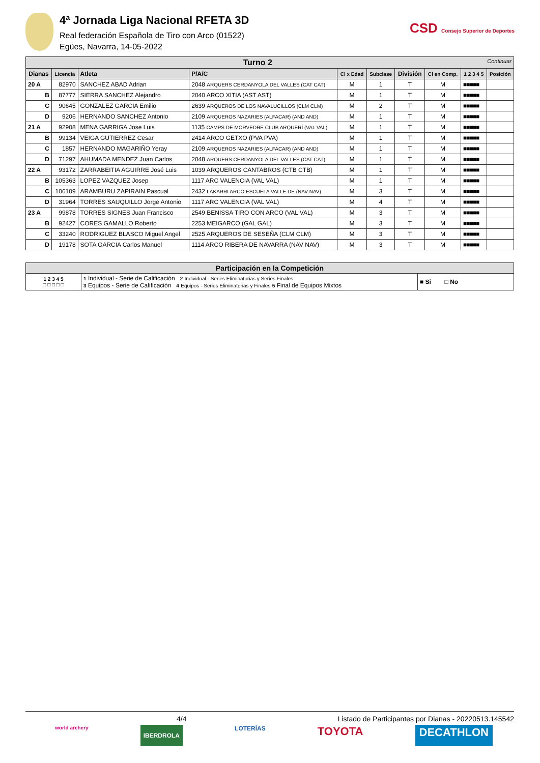4ª Jornada Liga Nacional RFETA 3D
Real federación Española de Tiro con Arco (01522)
Egües, Navarra, 14-05-2022
CSD Consejo Superior de Deportes
| Turno 2 Continuar | | | | | | | | | |
| Dianas | Licencia | Atleta | P/A/C | Cl x Edad | Subclase | División | Cl en Comp. | 1 2 3 4 5 | Posición |
| 20 A | 82970 | SANCHEZ ABAD Adrian | 2048 ARQUERS CERDANYOLA DEL VALLES (CAT CAT) | M | 1 | T | M | ■■■■■ | |
| B | 87777 | SIERRA SANCHEZ Alejandro | 2040 ARCO XITIA (AST AST) | M | 1 | T | M | ■■■■■ | |
| C | 90645 | GONZALEZ GARCIA Emilio | 2639 ARQUEROS DE LOS NAVALUCILLOS (CLM CLM) | M | 2 | T | M | ■■■■■ | |
| D | 9206 | HERNANDO SANCHEZ Antonio | 2109 ARQUEROS NAZARIES (ALFACAR) (AND AND) | M | 1 | T | M | ■■■■■ | |
| 21 A | 92908 | MENA GARRIGA Jose Luis | 1135 CAMPS DE MORVEDRE CLUB ARQUERÍ (VAL VAL) | M | 1 | T | M | ■■■■■ | |
| B | 99134 | VEIGA GUTIERREZ Cesar | 2414 ARCO GETXO (PVA PVA) | M | 1 | T | M | ■■■■■ | |
| C | 1857 | HERNANDO MAGARIÑO Yeray | 2109 ARQUEROS NAZARIES (ALFACAR) (AND AND) | M | 1 | T | M | ■■■■■ | |
| D | 71297 | AHUMADA MENDEZ Juan Carlos | 2048 ARQUERS CERDANYOLA DEL VALLES (CAT CAT) | M | 1 | T | M | ■■■■■ | |
| 22 A | 93172 | ZARRABEITIA AGUIRRE José Luis | 1039 ARQUEROS CANTABROS (CTB CTB) | M | 1 | T | M | ■■■■■ | |
| B | 105363 | LOPEZ VAZQUEZ Josep | 1117 ARC VALENCIA (VAL VAL) | M | 1 | T | M | ■■■■■ | |
| C | 106109 | ARAMBURU ZAPIRAIN Pascual | 2432 LAKARRI ARCO ESCUELA VALLE DE (NAV NAV) | M | 3 | T | M | ■■■■■ | |
| D | 31964 | TORRES SAUQUILLO Jorge Antonio | 1117 ARC VALENCIA (VAL VAL) | M | 4 | T | M | ■■■■■ | |
| 23 A | 99878 | TORRES SIGNES Juan Francisco | 2549 BENISSA TIRO CON ARCO (VAL VAL) | M | 3 | T | M | ■■■■■ | |
| B | 92427 | CORES GAMALLO Roberto | 2253 MEIGARCO (GAL GAL) | M | 3 | T | M | ■■■■■ | |
| C | 33240 | RODRIGUEZ BLASCO Miguel Angel | 2525 ARQUEROS DE SESEÑA (CLM CLM) | M | 3 | T | M | ■■■■■ | |
| D | 19178 | SOTA GARCIA Carlos Manuel | 1114 ARCO RIBERA DE NAVARRA (NAV NAV) | M | 3 | T | M | ■■■■■ | |
| Participación en la Competición | | |
| 1 2 3 4 5 □ □ □ □ □ | 1 Individual - Serie de Calificación 2 Individual - Series Eliminatorias y Series Finales 3 Equipos - Serie de Calificación 4 Equipos - Series Eliminatorias y Finales 5 Final de Equipos Mixtos | ■ Si □ No |
4/4 Listado de Participantes por Dianas - 20220513.145542
world archery IBERDROLA LOTERÍAS TOYOTA DECATHLON